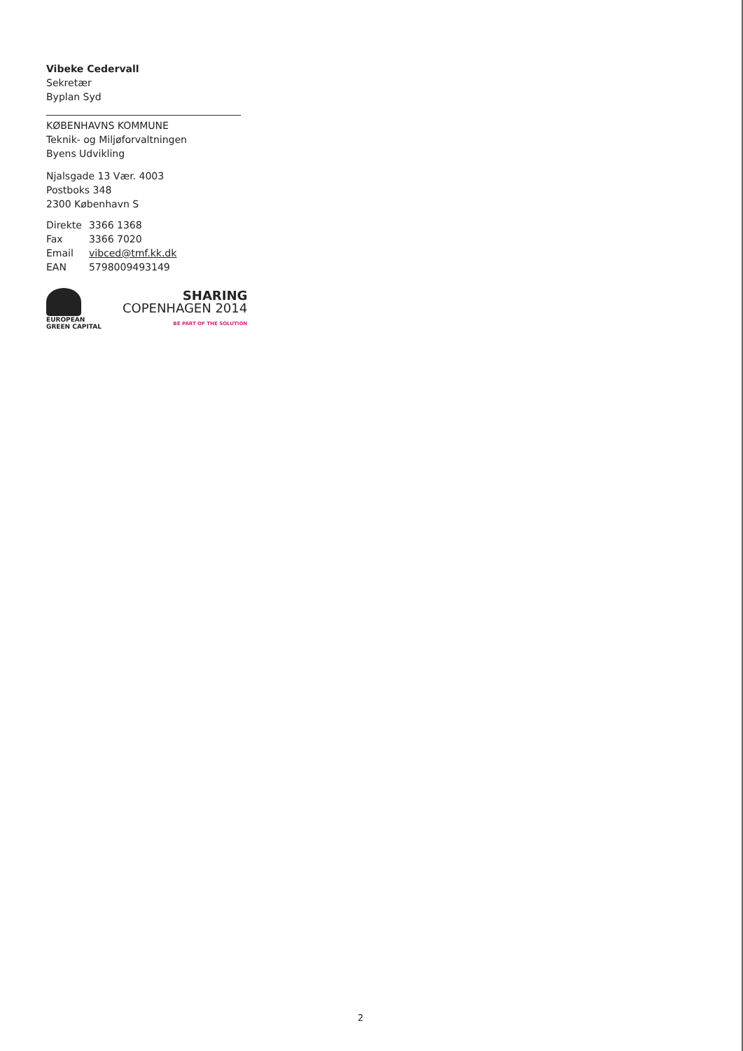Vibeke Cedervall
Sekretær
Byplan Syd
KØBENHAVNS KOMMUNE
Teknik- og Miljøforvaltningen
Byens Udvikling
Njalsgade 13 Vær. 4003
Postboks 348
2300 København S
| Direkte | 3366 1368 |
| Fax | 3366 7020 |
| Email | vibced@tmf.kk.dk |
| EAN | 5798009493149 |
EUROPEAN
GREEN CAPITAL
SHARING
COPENHAGEN 2014
BE PART OF THE SOLUTION
2